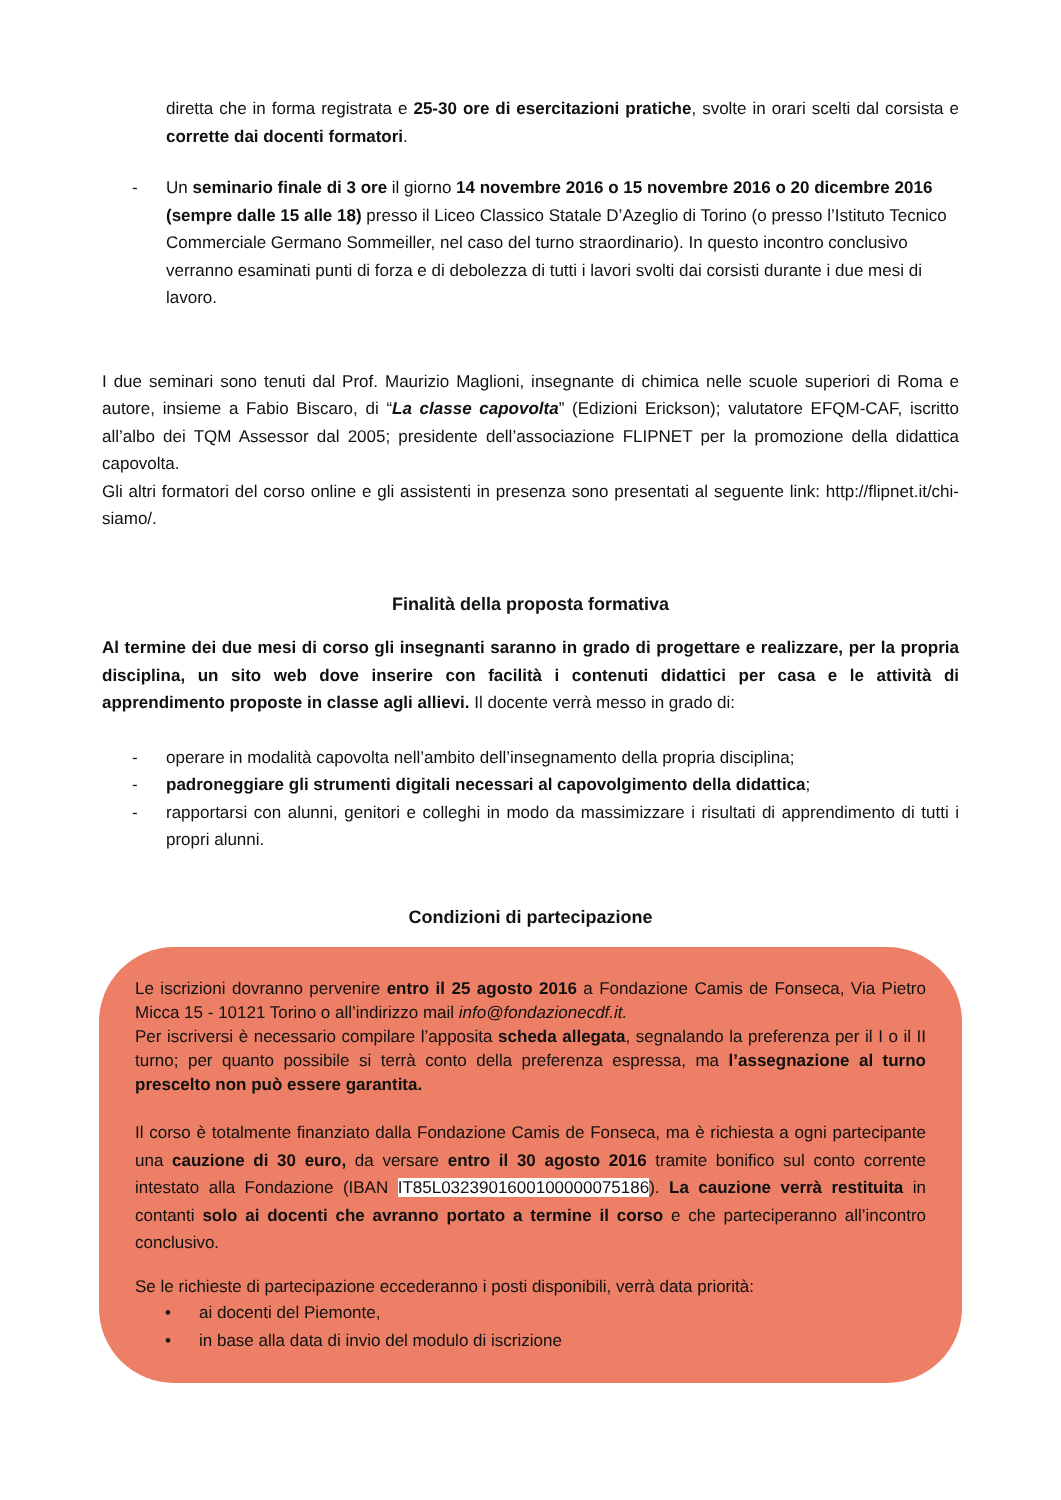diretta che in forma registrata e 25-30 ore di esercitazioni pratiche, svolte in orari scelti dal corsista e corrette dai docenti formatori.
- Un seminario finale di 3 ore il giorno 14 novembre 2016 o 15 novembre 2016 o 20 dicembre 2016 (sempre dalle 15 alle 18) presso il Liceo Classico Statale D’Azeglio di Torino (o presso l’Istituto Tecnico Commerciale Germano Sommeiller, nel caso del turno straordinario). In questo incontro conclusivo verranno esaminati punti di forza e di debolezza di tutti i lavori svolti dai corsisti durante i due mesi di lavoro.
I due seminari sono tenuti dal Prof. Maurizio Maglioni, insegnante di chimica nelle scuole superiori di Roma e autore, insieme a Fabio Biscaro, di “La classe capovolta” (Edizioni Erickson); valutatore EFQM-CAF, iscritto all’albo dei TQM Assessor dal 2005; presidente dell’associazione FLIPNET per la promozione della didattica capovolta.
Gli altri formatori del corso online e gli assistenti in presenza sono presentati al seguente link: http://flipnet.it/chi-siamo/.
Finalità della proposta formativa
Al termine dei due mesi di corso gli insegnanti saranno in grado di progettare e realizzare, per la propria disciplina, un sito web dove inserire con facilità i contenuti didattici per casa e le attività di apprendimento proposte in classe agli allievi. Il docente verrà messo in grado di:
- operare in modalità capovolta nell’ambito dell’insegnamento della propria disciplina;
- padroneggiare gli strumenti digitali necessari al capovolgimento della didattica;
- rapportarsi con alunni, genitori e colleghi in modo da massimizzare i risultati di apprendimento di tutti i propri alunni.
Condizioni di partecipazione
Le iscrizioni dovranno pervenire entro il 25 agosto 2016 a Fondazione Camis de Fonseca, Via Pietro Micca 15 - 10121 Torino o all’indirizzo mail info@fondazionecdf.it.
Per iscriversi è necessario compilare l’apposita scheda allegata, segnalando la preferenza per il I o il II turno; per quanto possibile si terrà conto della preferenza espressa, ma l’assegnazione al turno prescelto non può essere garantita.
Il corso è totalmente finanziato dalla Fondazione Camis de Fonseca, ma è richiesta a ogni partecipante una cauzione di 30 euro, da versare entro il 30 agosto 2016 tramite bonifico sul conto corrente intestato alla Fondazione (IBAN IT85L0323901600100000075186). La cauzione verrà restituita in contanti solo ai docenti che avranno portato a termine il corso e che parteciperanno all’incontro conclusivo.
Se le richieste di partecipazione eccederanno i posti disponibili, verrà data priorità:
• ai docenti del Piemonte,
• in base alla data di invio del modulo di iscrizione